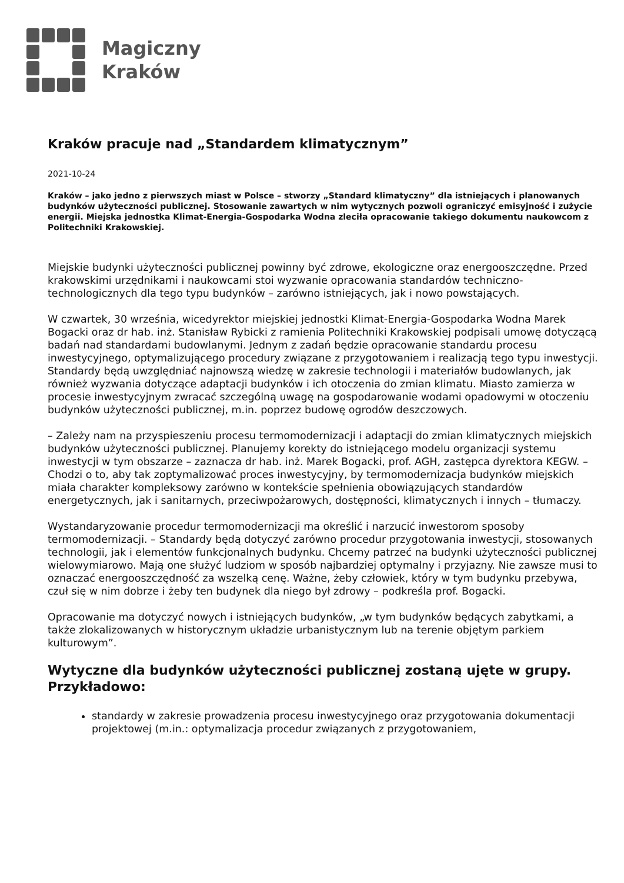Magiczny
Kraków
Kraków pracuje nad „Standardem klimatycznym”
2021-10-24
Kraków – jako jedno z pierwszych miast w Polsce – stworzy „Standard klimatyczny” dla istniejących i planowanych budynków użyteczności publicznej. Stosowanie zawartych w nim wytycznych pozwoli ograniczyć emisyjność i zużycie energii. Miejska jednostka Klimat-Energia-Gospodarka Wodna zleciła opracowanie takiego dokumentu naukowcom z Politechniki Krakowskiej.
Miejskie budynki użyteczności publicznej powinny być zdrowe, ekologiczne oraz energooszczędne. Przed krakowskimi urzędnikami i naukowcami stoi wyzwanie opracowania standardów techniczno-technologicznych dla tego typu budynków – zarówno istniejących, jak i nowo powstających.
W czwartek, 30 września, wicedyrektor miejskiej jednostki Klimat-Energia-Gospodarka Wodna Marek Bogacki oraz dr hab. inż. Stanisław Rybicki z ramienia Politechniki Krakowskiej podpisali umowę dotyczącą badań nad standardami budowlanymi. Jednym z zadań będzie opracowanie standardu procesu inwestycyjnego, optymalizującego procedury związane z przygotowaniem i realizacją tego typu inwestycji. Standardy będą uwzględniać najnowszą wiedzę w zakresie technologii i materiałów budowlanych, jak również wyzwania dotyczące adaptacji budynków i ich otoczenia do zmian klimatu. Miasto zamierza w procesie inwestycyjnym zwracać szczególną uwagę na gospodarowanie wodami opadowymi w otoczeniu budynków użyteczności publicznej, m.in. poprzez budowę ogrodów deszczowych.
– Zależy nam na przyspieszeniu procesu termomodernizacji i adaptacji do zmian klimatycznych miejskich budynków użyteczności publicznej. Planujemy korekty do istniejącego modelu organizacji systemu inwestycji w tym obszarze – zaznacza dr hab. inż. Marek Bogacki, prof. AGH, zastępca dyrektora KEGW. – Chodzi o to, aby tak zoptymalizować proces inwestycyjny, by termomodernizacja budynków miejskich miała charakter kompleksowy zarówno w kontekście spełnienia obowiązujących standardów energetycznych, jak i sanitarnych, przeciwpożarowych, dostępności, klimatycznych i innych – tłumaczy.
Wystandaryzowanie procedur termomodernizacji ma określić i narzucić inwestorom sposoby termomodernizacji. – Standardy będą dotyczyć zarówno procedur przygotowania inwestycji, stosowanych technologii, jak i elementów funkcjonalnych budynku. Chcemy patrzeć na budynki użyteczności publicznej wielowymiarowo. Mają one służyć ludziom w sposób najbardziej optymalny i przyjazny. Nie zawsze musi to oznaczać energooszczędność za wszelką cenę. Ważne, żeby człowiek, który w tym budynku przebywa, czuł się w nim dobrze i żeby ten budynek dla niego był zdrowy – podkreśla prof. Bogacki.
Opracowanie ma dotyczyć nowych i istniejących budynków, „w tym budynków będących zabytkami, a także zlokalizowanych w historycznym układzie urbanistycznym lub na terenie objętym parkiem kulturowym”.
Wytyczne dla budynków użyteczności publicznej zostaną ujęte w grupy. Przykładowo:
standardy w zakresie prowadzenia procesu inwestycyjnego oraz przygotowania dokumentacji projektowej (m.in.: optymalizacja procedur związanych z przygotowaniem,